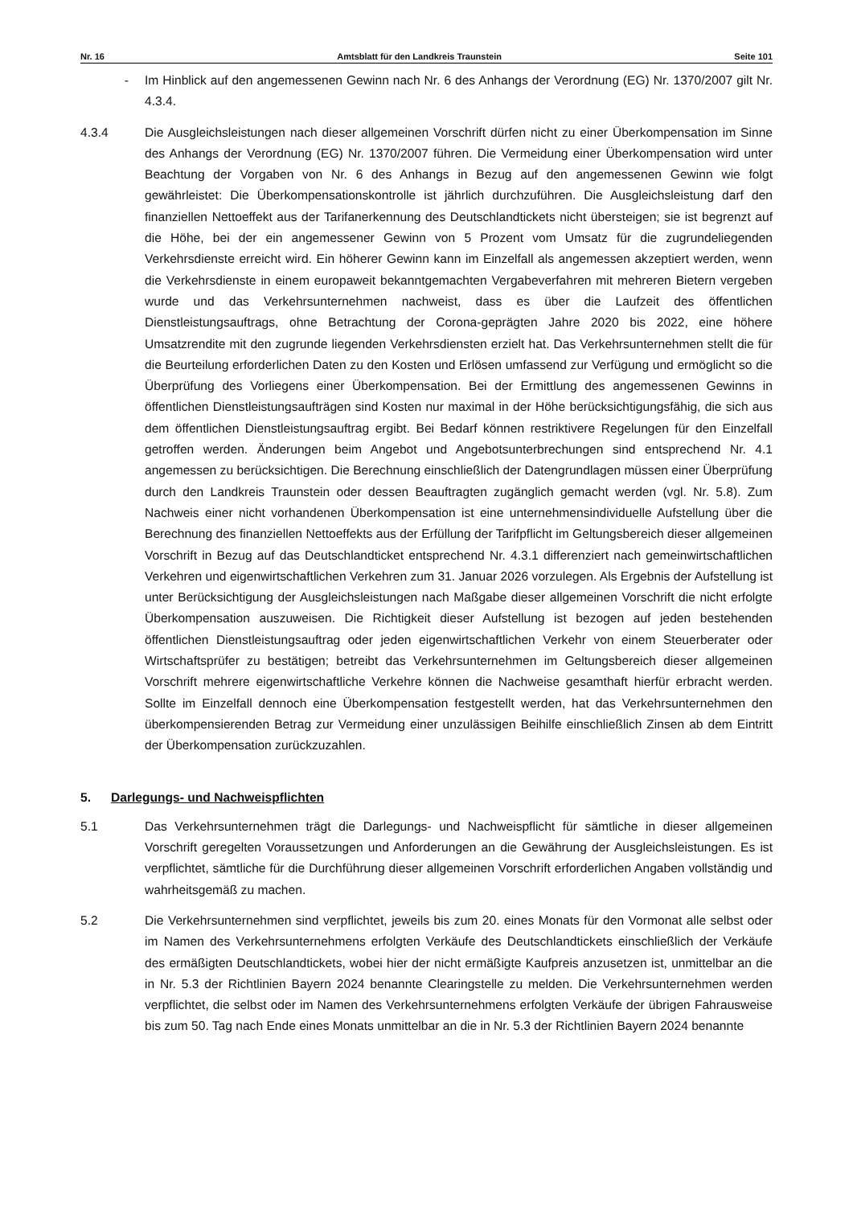Nr. 16 Amtsblatt für den Landkreis Traunstein Seite 101
- Im Hinblick auf den angemessenen Gewinn nach Nr. 6 des Anhangs der Verordnung (EG) Nr. 1370/2007 gilt Nr. 4.3.4.
4.3.4 Die Ausgleichsleistungen nach dieser allgemeinen Vorschrift dürfen nicht zu einer Überkompensation im Sinne des Anhangs der Verordnung (EG) Nr. 1370/2007 führen. Die Vermeidung einer Überkompensation wird unter Beachtung der Vorgaben von Nr. 6 des Anhangs in Bezug auf den angemessenen Gewinn wie folgt gewährleistet: Die Überkompensationskontrolle ist jährlich durchzuführen. Die Ausgleichsleistung darf den finanziellen Nettoeffekt aus der Tarifanerkennung des Deutschlandtickets nicht übersteigen; sie ist begrenzt auf die Höhe, bei der ein angemessener Gewinn von 5 Prozent vom Umsatz für die zugrundeliegenden Verkehrsdienste erreicht wird. Ein höherer Gewinn kann im Einzelfall als angemessen akzeptiert werden, wenn die Verkehrsdienste in einem europaweit bekanntgemachten Vergabeverfahren mit mehreren Bietern vergeben wurde und das Verkehrsunternehmen nachweist, dass es über die Laufzeit des öffentlichen Dienstleistungsauftrags, ohne Betrachtung der Corona-geprägten Jahre 2020 bis 2022, eine höhere Umsatzrendite mit den zugrunde liegenden Verkehrsdiensten erzielt hat. Das Verkehrsunternehmen stellt die für die Beurteilung erforderlichen Daten zu den Kosten und Erlösen umfassend zur Verfügung und ermöglicht so die Überprüfung des Vorliegens einer Überkompensation. Bei der Ermittlung des angemessenen Gewinns in öffentlichen Dienstleistungsaufträgen sind Kosten nur maximal in der Höhe berücksichtigungsfähig, die sich aus dem öffentlichen Dienstleistungsauftrag ergibt. Bei Bedarf können restriktivere Regelungen für den Einzelfall getroffen werden. Änderungen beim Angebot und Angebotsunterbrechungen sind entsprechend Nr. 4.1 angemessen zu berücksichtigen. Die Berechnung einschließlich der Datengrundlagen müssen einer Überprüfung durch den Landkreis Traunstein oder dessen Beauftragten zugänglich gemacht werden (vgl. Nr. 5.8). Zum Nachweis einer nicht vorhandenen Überkompensation ist eine unternehmensindividuelle Aufstellung über die Berechnung des finanziellen Nettoeffekts aus der Erfüllung der Tarifpflicht im Geltungsbereich dieser allgemeinen Vorschrift in Bezug auf das Deutschlandticket entsprechend Nr. 4.3.1 differenziert nach gemeinwirtschaftlichen Verkehren und eigenwirtschaftlichen Verkehren zum 31. Januar 2026 vorzulegen. Als Ergebnis der Aufstellung ist unter Berücksichtigung der Ausgleichsleistungen nach Maßgabe dieser allgemeinen Vorschrift die nicht erfolgte Überkompensation auszuweisen. Die Richtigkeit dieser Aufstellung ist bezogen auf jeden bestehenden öffentlichen Dienstleistungsauftrag oder jeden eigenwirtschaftlichen Verkehr von einem Steuerberater oder Wirtschaftsprüfer zu bestätigen; betreibt das Verkehrsunternehmen im Geltungsbereich dieser allgemeinen Vorschrift mehrere eigenwirtschaftliche Verkehre können die Nachweise gesamthaft hierfür erbracht werden. Sollte im Einzelfall dennoch eine Überkompensation festgestellt werden, hat das Verkehrsunternehmen den überkompensierenden Betrag zur Vermeidung einer unzulässigen Beihilfe einschließlich Zinsen ab dem Eintritt der Überkompensation zurückzuzahlen.
5. Darlegungs- und Nachweispflichten
5.1 Das Verkehrsunternehmen trägt die Darlegungs- und Nachweispflicht für sämtliche in dieser allgemeinen Vorschrift geregelten Voraussetzungen und Anforderungen an die Gewährung der Ausgleichsleistungen. Es ist verpflichtet, sämtliche für die Durchführung dieser allgemeinen Vorschrift erforderlichen Angaben vollständig und wahrheitsgemäß zu machen.
5.2 Die Verkehrsunternehmen sind verpflichtet, jeweils bis zum 20. eines Monats für den Vormonat alle selbst oder im Namen des Verkehrsunternehmens erfolgten Verkäufe des Deutschlandtickets einschließlich der Verkäufe des ermäßigten Deutschlandtickets, wobei hier der nicht ermäßigte Kaufpreis anzusetzen ist, unmittelbar an die in Nr. 5.3 der Richtlinien Bayern 2024 benannte Clearingstelle zu melden. Die Verkehrsunternehmen werden verpflichtet, die selbst oder im Namen des Verkehrsunternehmens erfolgten Verkäufe der übrigen Fahrausweise bis zum 50. Tag nach Ende eines Monats unmittelbar an die in Nr. 5.3 der Richtlinien Bayern 2024 benannte